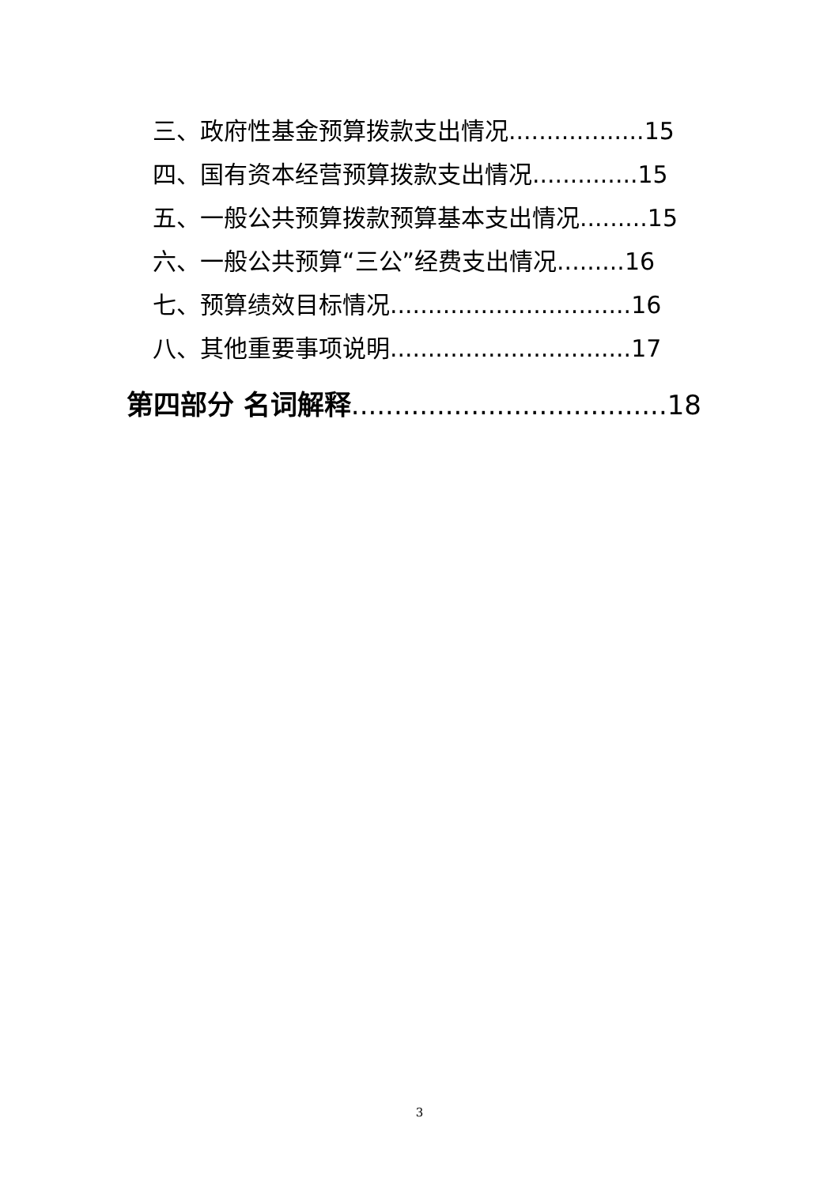三、政府性基金预算拨款支出情况..................15
四、国有资本经营预算拨款支出情况..............15
五、一般公共预算拨款预算基本支出情况.........15
六、一般公共预算“三公”经费支出情况.........16
七、预算绩效目标情况................................16
八、其他重要事项说明................................17
第四部分 名词解释.....................................18
3